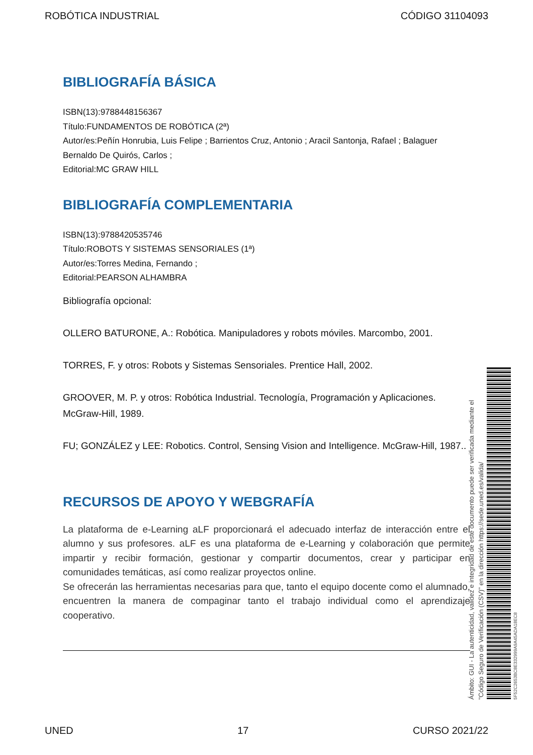ROBÓTICA INDUSTRIAL CÓDIGO 31104093
BIBLIOGRAFÍA BÁSICA
ISBN(13):9788448156367
Título:FUNDAMENTOS DE ROBÓTICA (2ª)
Autor/es:Peñín Honrubia, Luis Felipe ; Barrientos Cruz, Antonio ; Aracil Santonja, Rafael ; Balaguer Bernaldo De Quirós, Carlos ;
Editorial:MC GRAW HILL
BIBLIOGRAFÍA COMPLEMENTARIA
ISBN(13):9788420535746
Título:ROBOTS Y SISTEMAS SENSORIALES (1ª)
Autor/es:Torres Medina, Fernando ;
Editorial:PEARSON ALHAMBRA
Bibliografía opcional:
OLLERO BATURONE, A.: Robótica. Manipuladores y robots móviles. Marcombo, 2001.
TORRES, F. y otros: Robots y Sistemas Sensoriales. Prentice Hall, 2002.
GROOVER, M. P. y otros: Robótica Industrial. Tecnología, Programación y Aplicaciones. McGraw-Hill, 1989.
FU; GONZÁLEZ y LEE: Robotics. Control, Sensing Vision and Intelligence. McGraw-Hill, 1987..
RECURSOS DE APOYO Y WEBGRAFÍA
La plataforma de e-Learning aLF proporcionará el adecuado interfaz de interacción entre el alumno y sus profesores. aLF es una plataforma de e-Learning y colaboración que permite impartir y recibir formación, gestionar y compartir documentos, crear y participar en comunidades temáticas, así como realizar proyectos online.
Se ofrecerán las herramientas necesarias para que, tanto el equipo docente como el alumnado, encuentren la manera de compaginar tanto el trabajo individual como el aprendizaje cooperativo.
Ámbito: GUI - La autenticidad, validez e integridad de este documento puede ser verificada mediante el
"Código Seguro de Verificación (CSV)" en la dirección https://sede.uned.es/valida/
5F52C2653BC8E332999A9A45ADA18EC8
UNED 17 CURSO 2021/22